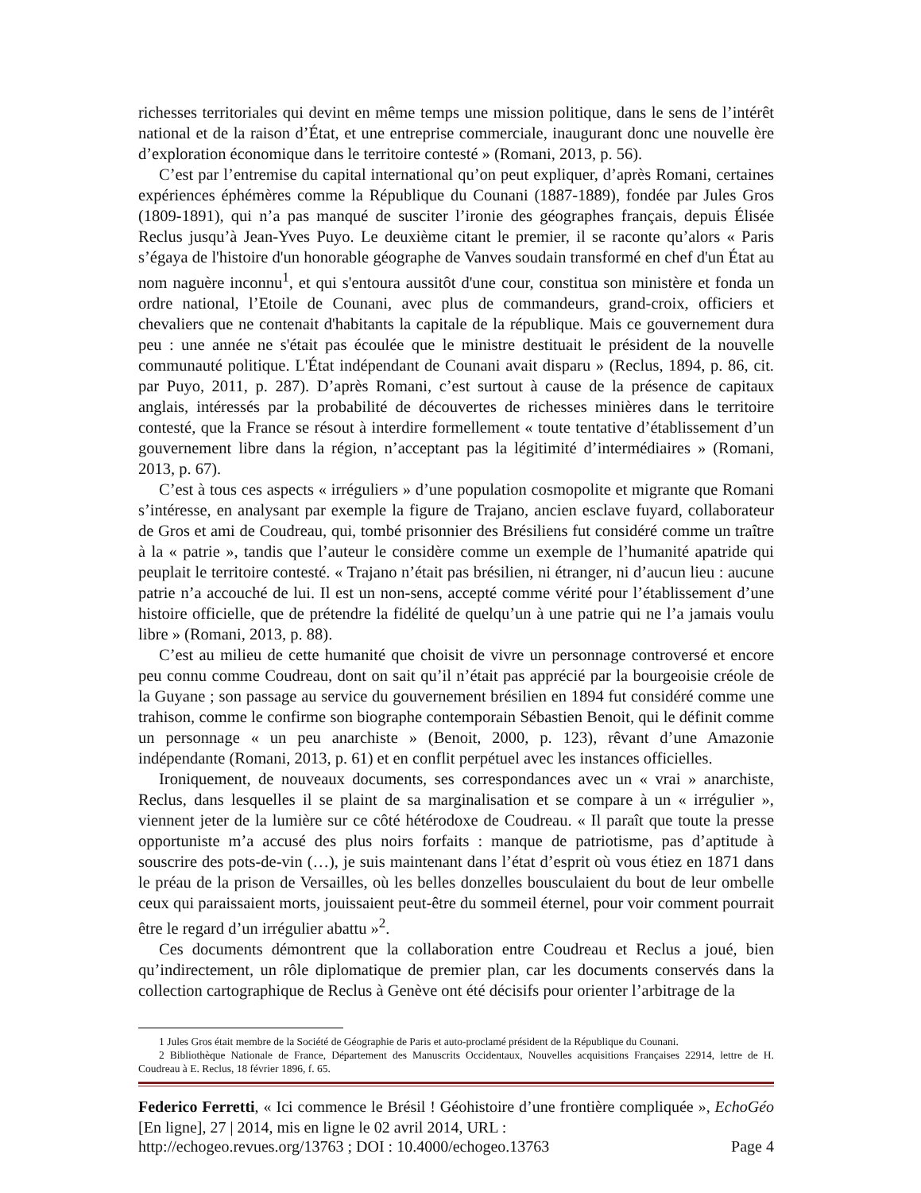richesses territoriales qui devint en même temps une mission politique, dans le sens de l’intérêt national et de la raison d’État, et une entreprise commerciale, inaugurant donc une nouvelle ère d’exploration économique dans le territoire contesté » (Romani, 2013, p. 56).
C’est par l’entremise du capital international qu’on peut expliquer, d’après Romani, certaines expériences éphémères comme la République du Counani (1887-1889), fondée par Jules Gros (1809-1891), qui n’a pas manqué de susciter l’ironie des géographes français, depuis Élisée Reclus jusqu’à Jean-Yves Puyo. Le deuxième citant le premier, il se raconte qu’alors « Paris s’égaya de l'histoire d'un honorable géographe de Vanves soudain transformé en chef d'un État au nom naguère inconnu<sup>1</sup>, et qui s'entoura aussitôt d'une cour, constitua son ministère et fonda un ordre national, l’Etoile de Counani, avec plus de commandeurs, grand-croix, officiers et chevaliers que ne contenait d'habitants la capitale de la république. Mais ce gouvernement dura peu : une année ne s'était pas écoulée que le ministre destituait le président de la nouvelle communauté politique. L'État indépendant de Counani avait disparu » (Reclus, 1894, p. 86, cit. par Puyo, 2011, p. 287). D’après Romani, c’est surtout à cause de la présence de capitaux anglais, intéressés par la probabilité de découvertes de richesses minières dans le territoire contesté, que la France se résout à interdire formellement « toute tentative d’établissement d’un gouvernement libre dans la région, n’acceptant pas la légitimité d’intermédiaires » (Romani, 2013, p. 67).
C’est à tous ces aspects « irréguliers » d’une population cosmopolite et migrante que Romani s’intéresse, en analysant par exemple la figure de Trajano, ancien esclave fuyard, collaborateur de Gros et ami de Coudreau, qui, tombé prisonnier des Brésiliens fut considéré comme un traître à la « patrie », tandis que l’auteur le considère comme un exemple de l’humanité apatride qui peuplait le territoire contesté. « Trajano n’était pas brésilien, ni étranger, ni d’aucun lieu : aucune patrie n’a accouché de lui. Il est un non-sens, accepté comme vérité pour l’établissement d’une histoire officielle, que de prétendre la fidélité de quelqu’un à une patrie qui ne l’a jamais voulu libre » (Romani, 2013, p. 88).
C’est au milieu de cette humanité que choisit de vivre un personnage controversé et encore peu connu comme Coudreau, dont on sait qu’il n’était pas apprécié par la bourgeoisie créole de la Guyane ; son passage au service du gouvernement brésilien en 1894 fut considéré comme une trahison, comme le confirme son biographe contemporain Sébastien Benoit, qui le définit comme un personnage « un peu anarchiste » (Benoit, 2000, p. 123), rêvant d’une Amazonie indépendante (Romani, 2013, p. 61) et en conflit perpétuel avec les instances officielles.
Ironiquement, de nouveaux documents, ses correspondances avec un « vrai » anarchiste, Reclus, dans lesquelles il se plaint de sa marginalisation et se compare à un « irrégulier », viennent jeter de la lumière sur ce côté hétérodoxe de Coudreau. « Il paraît que toute la presse opportuniste m’a accusé des plus noirs forfaits : manque de patriotisme, pas d’aptitude à souscrire des pots-de-vin (…), je suis maintenant dans l’état d’esprit où vous étiez en 1871 dans le préau de la prison de Versailles, où les belles donzelles bousculaient du bout de leur ombelle ceux qui paraissaient morts, jouissaient peut-être du sommeil éternel, pour voir comment pourrait être le regard d’un irrégulier abattu »<sup>2</sup>.
Ces documents démontrent que la collaboration entre Coudreau et Reclus a joué, bien qu’indirectement, un rôle diplomatique de premier plan, car les documents conservés dans la collection cartographique de Reclus à Genève ont été décisifs pour orienter l’arbitrage de la
1 Jules Gros était membre de la Société de Géographie de Paris et auto-proclamé président de la République du Counani.
2 Bibliothèque Nationale de France, Département des Manuscrits Occidentaux, Nouvelles acquisitions Françaises 22914, lettre de H. Coudreau à E. Reclus, 18 février 1896, f. 65.
Federico Ferretti, « Ici commence le Brésil ! Géohistoire d’une frontière compliquée », EchoGéo [En ligne], 27 | 2014, mis en ligne le 02 avril 2014, URL :
http://echogeo.revues.org/13763 ; DOI : 10.4000/echogeo.13763 Page 4